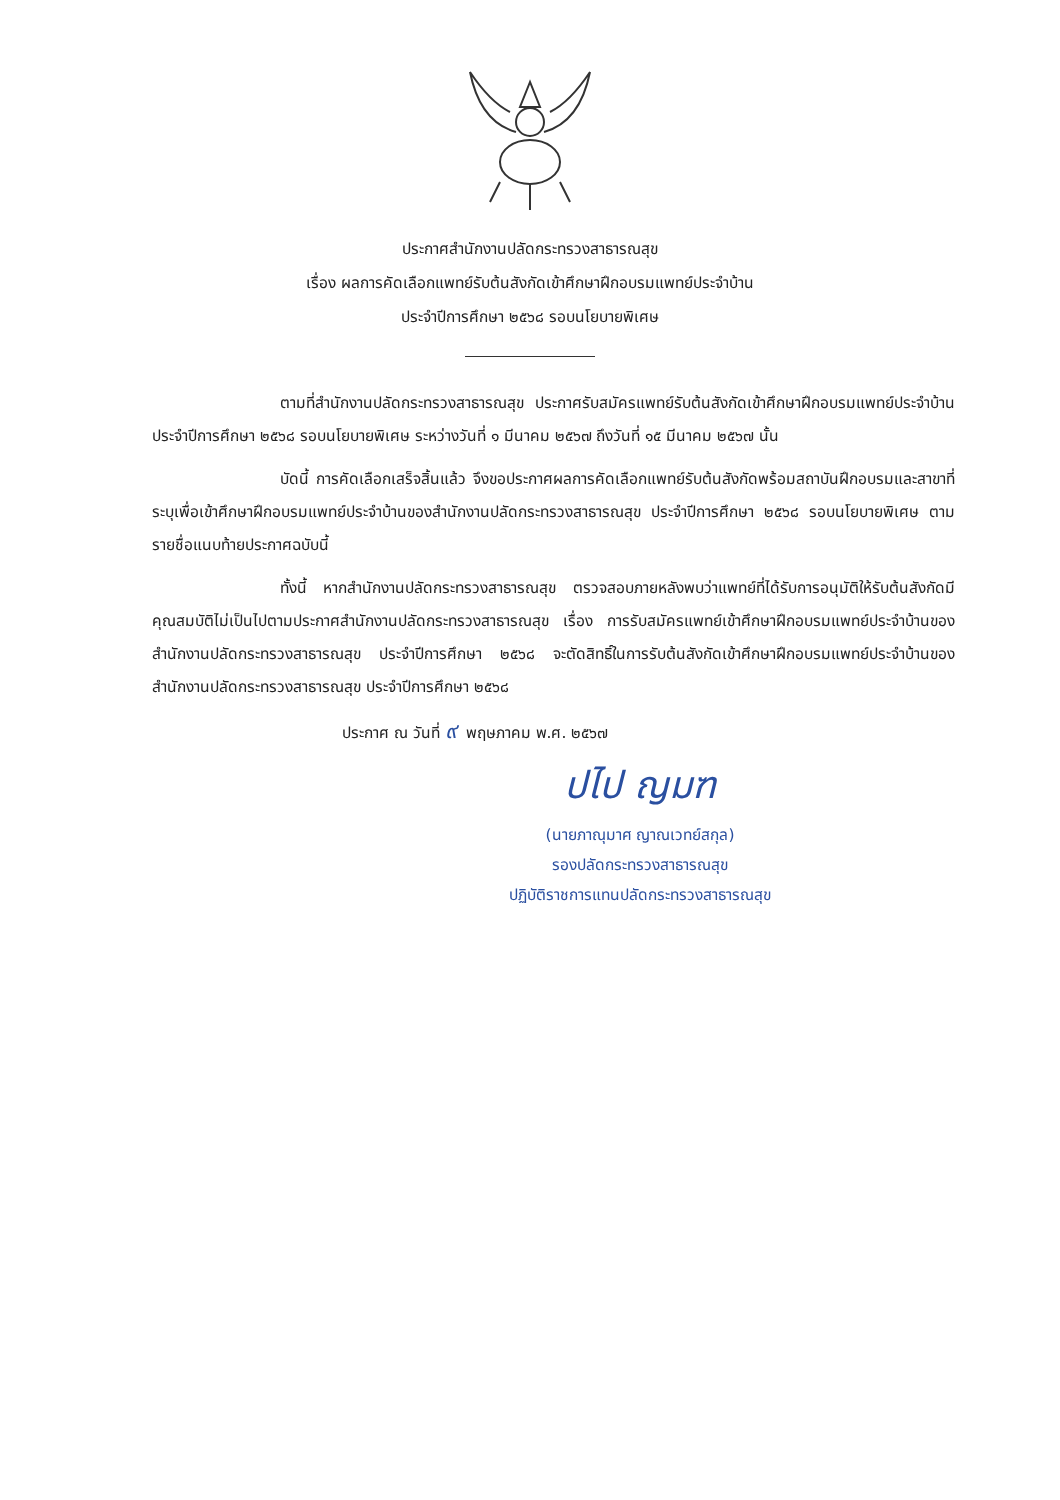ประกาศสำนักงานปลัดกระทรวงสาธารณสุข
เรื่อง ผลการคัดเลือกแพทย์รับต้นสังกัดเข้าศึกษาฝึกอบรมแพทย์ประจำบ้าน
ประจำปีการศึกษา ๒๕๖๘ รอบนโยบายพิเศษ
ตามที่สำนักงานปลัดกระทรวงสาธารณสุข ประกาศรับสมัครแพทย์รับต้นสังกัดเข้าศึกษาฝึกอบรมแพทย์ประจำบ้าน ประจำปีการศึกษา ๒๕๖๘ รอบนโยบายพิเศษ ระหว่างวันที่ ๑ มีนาคม ๒๕๖๗ ถึงวันที่ ๑๕ มีนาคม ๒๕๖๗ นั้น
บัดนี้ การคัดเลือกเสร็จสิ้นแล้ว จึงขอประกาศผลการคัดเลือกแพทย์รับต้นสังกัดพร้อมสถาบันฝึกอบรมและสาขาที่ระบุเพื่อเข้าศึกษาฝึกอบรมแพทย์ประจำบ้านของสำนักงานปลัดกระทรวงสาธารณสุข ประจำปีการศึกษา ๒๕๖๘ รอบนโยบายพิเศษ ตามรายชื่อแนบท้ายประกาศฉบับนี้
ทั้งนี้ หากสำนักงานปลัดกระทรวงสาธารณสุข ตรวจสอบภายหลังพบว่าแพทย์ที่ได้รับการอนุมัติให้รับต้นสังกัดมีคุณสมบัติไม่เป็นไปตามประกาศสำนักงานปลัดกระทรวงสาธารณสุข เรื่อง การรับสมัครแพทย์เข้าศึกษาฝึกอบรมแพทย์ประจำบ้านของสำนักงานปลัดกระทรวงสาธารณสุข ประจำปีการศึกษา ๒๕๖๘ จะตัดสิทธิ์ในการรับต้นสังกัดเข้าศึกษาฝึกอบรมแพทย์ประจำบ้านของสำนักงานปลัดกระทรวงสาธารณสุข ประจำปีการศึกษา ๒๕๖๘
ประกาศ ณ วันที่ ๙ พฤษภาคม พ.ศ. ๒๕๖๗
ปไป ญมฑ
(นายภาณุมาศ ญาณเวทย์สกุล)
รองปลัดกระทรวงสาธารณสุข
ปฏิบัติราชการแทนปลัดกระทรวงสาธารณสุข